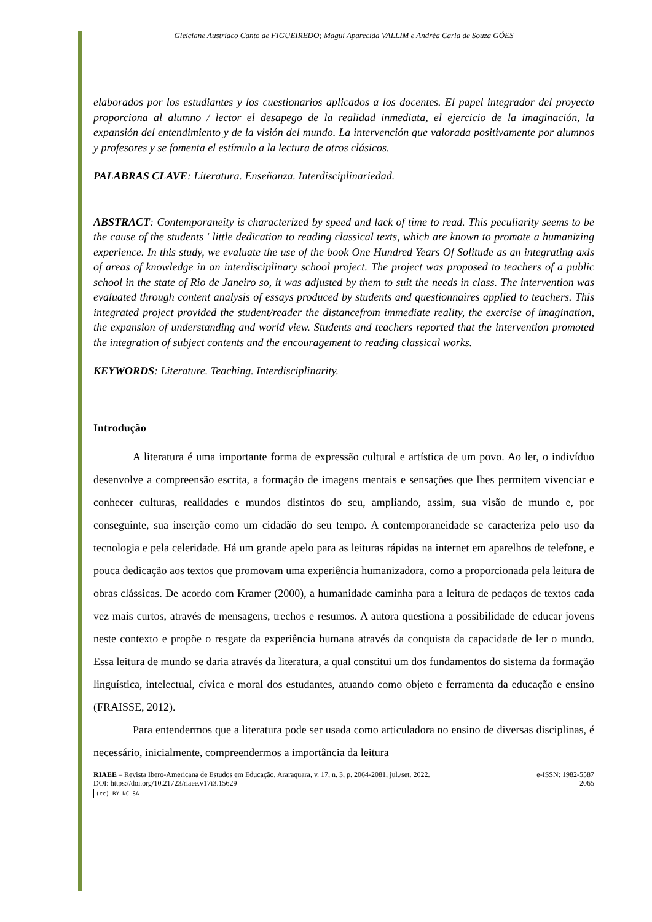Gleiciane Austríaco Canto de FIGUEIREDO; Magui Aparecida VALLIM e Andréa Carla de Souza GÓES
elaborados por los estudiantes y los cuestionarios aplicados a los docentes. El papel integrador del proyecto proporciona al alumno / lector el desapego de la realidad inmediata, el ejercicio de la imaginación, la expansión del entendimiento y de la visión del mundo. La intervención que valorada positivamente por alumnos y profesores y se fomenta el estímulo a la lectura de otros clásicos.
PALABRAS CLAVE: Literatura. Enseñanza. Interdisciplinariedad.
ABSTRACT: Contemporaneity is characterized by speed and lack of time to read. This peculiarity seems to be the cause of the students ' little dedication to reading classical texts, which are known to promote a humanizing experience. In this study, we evaluate the use of the book One Hundred Years Of Solitude as an integrating axis of areas of knowledge in an interdisciplinary school project. The project was proposed to teachers of a public school in the state of Rio de Janeiro so, it was adjusted by them to suit the needs in class. The intervention was evaluated through content analysis of essays produced by students and questionnaires applied to teachers. This integrated project provided the student/reader the distancefrom immediate reality, the exercise of imagination, the expansion of understanding and world view. Students and teachers reported that the intervention promoted the integration of subject contents and the encouragement to reading classical works.
KEYWORDS: Literature. Teaching. Interdisciplinarity.
Introdução
A literatura é uma importante forma de expressão cultural e artística de um povo. Ao ler, o indivíduo desenvolve a compreensão escrita, a formação de imagens mentais e sensações que lhes permitem vivenciar e conhecer culturas, realidades e mundos distintos do seu, ampliando, assim, sua visão de mundo e, por conseguinte, sua inserção como um cidadão do seu tempo. A contemporaneidade se caracteriza pelo uso da tecnologia e pela celeridade. Há um grande apelo para as leituras rápidas na internet em aparelhos de telefone, e pouca dedicação aos textos que promovam uma experiência humanizadora, como a proporcionada pela leitura de obras clássicas. De acordo com Kramer (2000), a humanidade caminha para a leitura de pedaços de textos cada vez mais curtos, através de mensagens, trechos e resumos. A autora questiona a possibilidade de educar jovens neste contexto e propõe o resgate da experiência humana através da conquista da capacidade de ler o mundo. Essa leitura de mundo se daria através da literatura, a qual constitui um dos fundamentos do sistema da formação linguística, intelectual, cívica e moral dos estudantes, atuando como objeto e ferramenta da educação e ensino (FRAISSE, 2012).
Para entendermos que a literatura pode ser usada como articuladora no ensino de diversas disciplinas, é necessário, inicialmente, compreendermos a importância da leitura
RIAEE – Revista Ibero-Americana de Estudos em Educação, Araraquara, v. 17, n. 3, p. 2064-2081, jul./set. 2022. e-ISSN: 1982-5587
DOI: https://doi.org/10.21723/riaee.v17i3.15629 2065
(cc) BY-NC-SA